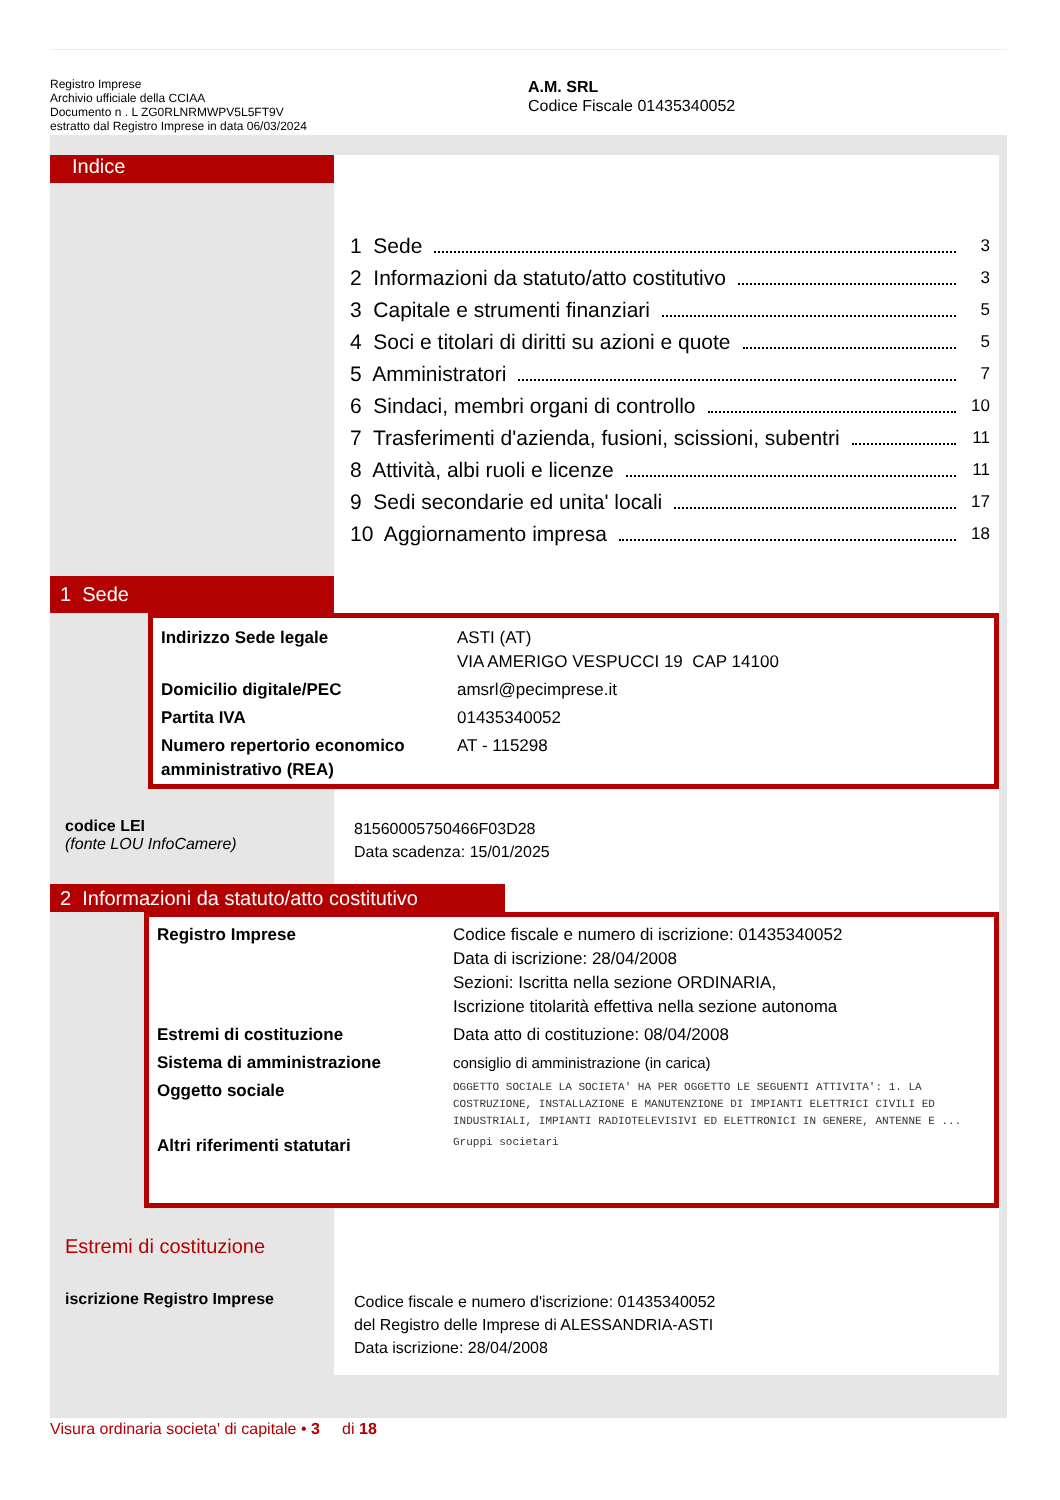Registro Imprese
Archivio ufficiale della CCIAA
Documento n . L ZG0RLNRMWPV5L5FT9V
estratto dal Registro Imprese in data 06/03/2024
A.M. SRL
Codice Fiscale 01435340052
Indice
1 Sede 3
2 Informazioni da statuto/atto costitutivo 3
3 Capitale e strumenti finanziari 5
4 Soci e titolari di diritti su azioni e quote 5
5 Amministratori 7
6 Sindaci, membri organi di controllo 10
7 Trasferimenti d'azienda, fusioni, scissioni, subentri 11
8 Attività, albi ruoli e licenze 11
9 Sedi secondarie ed unita' locali 17
10 Aggiornamento impresa 18
1 Sede
| Indirizzo Sede legale | ASTI (AT) VIA AMERIGO VESPUCCI 19 CAP 14100 |
| Domicilio digitale/PEC | amsrl@pecimprese.it |
| Partita IVA | 01435340052 |
| Numero repertorio economico amministrativo (REA) | AT - 115298 |
codice LEI
(fonte LOU InfoCamere)
81560005750466F03D28
Data scadenza: 15/01/2025
2 Informazioni da statuto/atto costitutivo
| Registro Imprese | Codice fiscale e numero di iscrizione: 01435340052 Data di iscrizione: 28/04/2008 Sezioni: Iscritta nella sezione ORDINARIA, Iscrizione titolarità effettiva nella sezione autonoma |
| Estremi di costituzione | Data atto di costituzione: 08/04/2008 |
| Sistema di amministrazione | consiglio di amministrazione (in carica) |
| Oggetto sociale | OGGETTO SOCIALE LA SOCIETA' HA PER OGGETTO LE SEGUENTI ATTIVITA': 1. LA COSTRUZIONE, INSTALLAZIONE E MANUTENZIONE DI IMPIANTI ELETTRICI CIVILI ED INDUSTRIALI, IMPIANTI RADIOTELEVISIVI ED ELETTRONICI IN GENERE, ANTENNE E ... |
| Altri riferimenti statutari | Gruppi societari |
Estremi di costituzione
iscrizione Registro Imprese
Codice fiscale e numero d'iscrizione: 01435340052
del Registro delle Imprese di ALESSANDRIA-ASTI
Data iscrizione: 28/04/2008
Visura ordinaria societa' di capitale • 3 di 18